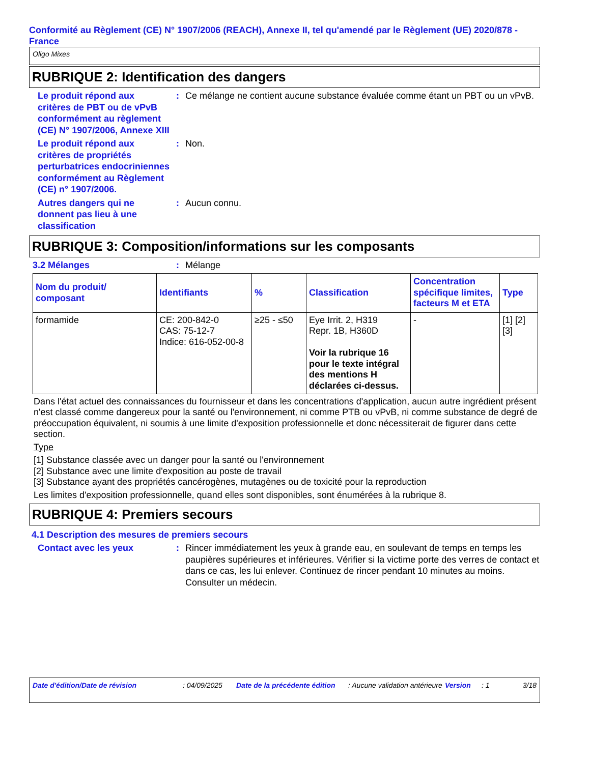Conformité au Règlement (CE) N° 1907/2006 (REACH), Annexe II, tel qu'amendé par le Règlement (UE) 2020/878 - France
Oligo Mixes
RUBRIQUE 2: Identification des dangers
Le produit répond aux critères de PBT ou de vPvB conformément au règlement (CE) N° 1907/2006, Annexe XIII
: Ce mélange ne contient aucune substance évaluée comme étant un PBT ou un vPvB.
Le produit répond aux critères de propriétés perturbatrices endocriniennes conformément au Règlement (CE) n° 1907/2006.
: Non.
Autres dangers qui ne donnent pas lieu à une classification
: Aucun connu.
RUBRIQUE 3: Composition/informations sur les composants
3.2 Mélanges : Mélange
| Nom du produit/ composant | Identifiants | % | Classification | Concentration spécifique limites, facteurs M et ETA | Type |
| --- | --- | --- | --- | --- | --- |
| formamide | CE: 200-842-0 CAS: 75-12-7 Indice: 616-052-00-8 | ≥25 - ≤50 | Eye Irrit. 2, H319 Repr. 1B, H360D Voir la rubrique 16 pour le texte intégral des mentions H déclarées ci-dessus. | - | [1] [2] [3] |
Dans l'état actuel des connaissances du fournisseur et dans les concentrations d'application, aucun autre ingrédient présent n'est classé comme dangereux pour la santé ou l'environnement, ni comme PTB ou vPvB, ni comme substance de degré de préoccupation équivalent, ni soumis à une limite d'exposition professionnelle et donc nécessiterait de figurer dans cette section.
Type
[1] Substance classée avec un danger pour la santé ou l'environnement
[2] Substance avec une limite d'exposition au poste de travail
[3] Substance ayant des propriétés cancérogènes, mutagènes ou de toxicité pour la reproduction
Les limites d'exposition professionnelle, quand elles sont disponibles, sont énumérées à la rubrique 8.
RUBRIQUE 4: Premiers secours
4.1 Description des mesures de premiers secours
Contact avec les yeux : Rincer immédiatement les yeux à grande eau, en soulevant de temps en temps les paupières supérieures et inférieures. Vérifier si la victime porte des verres de contact et dans ce cas, les lui enlever. Continuez de rincer pendant 10 minutes au moins. Consulter un médecin.
Date d'édition/Date de révision : 04/09/2025 Date de la précédente édition
: Aucune validation antérieure
Version : 1 3/18